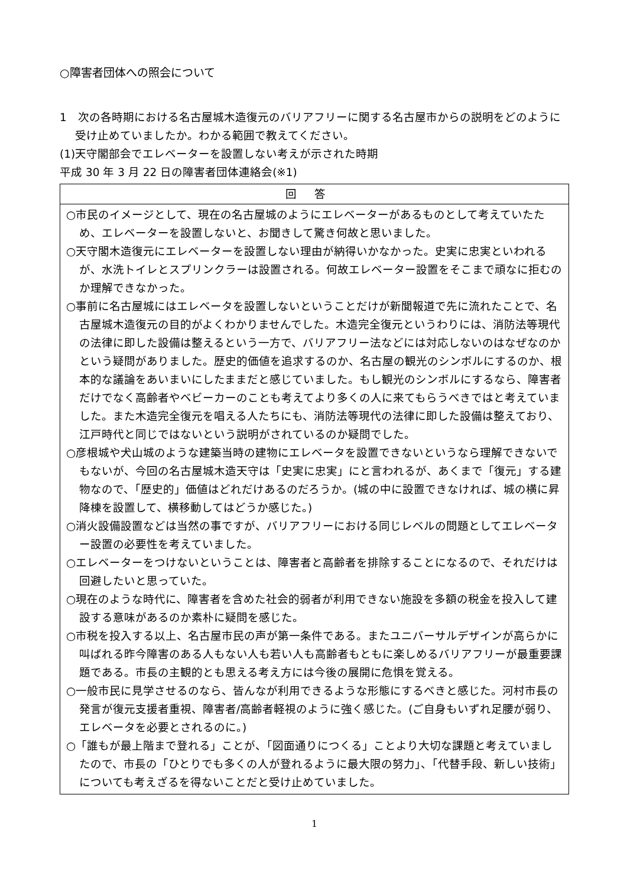○障害者団体への照会について
1　次の各時期における名古屋城木造復元のバリアフリーに関する名古屋市からの説明をどのように受け止めていましたか。わかる範囲で教えてください。
(1)天守閣部会でエレベーターを設置しない考えが示された時期
平成 30 年 3 月 22 日の障害者団体連絡会(※1)
| 回答 |
| --- |
| ○市民のイメージとして、現在の名古屋城のようにエレベーターがあるものとして考えていたため、エレベーターを設置しないと、お聞きして驚き何故と思いました。 ○天守閣木造復元にエレベーターを設置しない理由が納得いかなかった。史実に忠実といわれるが、水洗トイレとスプリンクラーは設置される。何故エレベーター設置をそこまで頑なに拒むのか理解できなかった。 ○事前に名古屋城にはエレベータを設置しないということだけが新聞報道で先に流れたことで、名古屋城木造復元の目的がよくわかりませんでした。木造完全復元というわりには、消防法等現代の法律に即した設備は整えるという一方で、バリアフリー法などには対応しないのはなぜなのかという疑問がありました。歴史的価値を追求するのか、名古屋の観光のシンボルにするのか、根本的な議論をあいまいにしたままだと感じていました。もし観光のシンボルにするなら、障害者だけでなく高齢者やベビーカーのことも考えてより多くの人に来てもらうべきではと考えていました。また木造完全復元を唱える人たちにも、消防法等現代の法律に即した設備は整えており、江戸時代と同じではないという説明がされているのか疑問でした。 ○彦根城や犬山城のような建築当時の建物にエレベータを設置できないというなら理解できないでもないが、今回の名古屋城木造天守は「史実に忠実」にと言われるが、あくまで「復元」する建物なので、「歴史的」価値はどれだけあるのだろうか。(城の中に設置できなければ、城の横に昇降棟を設置して、横移動してはどうか感じた。) ○消火設備設置などは当然の事ですが、バリアフリーにおける同じレベルの問題としてエレベーター設置の必要性を考えていました。 ○エレベーターをつけないということは、障害者と高齢者を排除することになるので、それだけは回避したいと思っていた。 ○現在のような時代に、障害者を含めた社会的弱者が利用できない施設を多額の税金を投入して建設する意味があるのか素朴に疑問を感じた。 ○市税を投入する以上、名古屋市民の声が第一条件である。またユニバーサルデザインが高らかに叫ばれる昨今障害のある人もない人も若い人も高齢者もともに楽しめるバリアフリーが最重要課題である。市長の主観的とも思える考え方には今後の展開に危惧を覚える。 ○一般市民に見学させるのなら、皆んなが利用できるような形態にするべきと感じた。河村市長の発言が復元支援者重視、障害者/高齢者軽視のように強く感じた。(ご自身もいずれ足腰が弱り、エレベータを必要とされるのに。) ○「誰もが最上階まで登れる」ことが、「図面通りにつくる」ことより大切な課題と考えていましたので、市長の「ひとりでも多くの人が登れるように最大限の努力」、「代替手段、新しい技術」についても考えざるを得ないことだと受け止めていました。 |
1